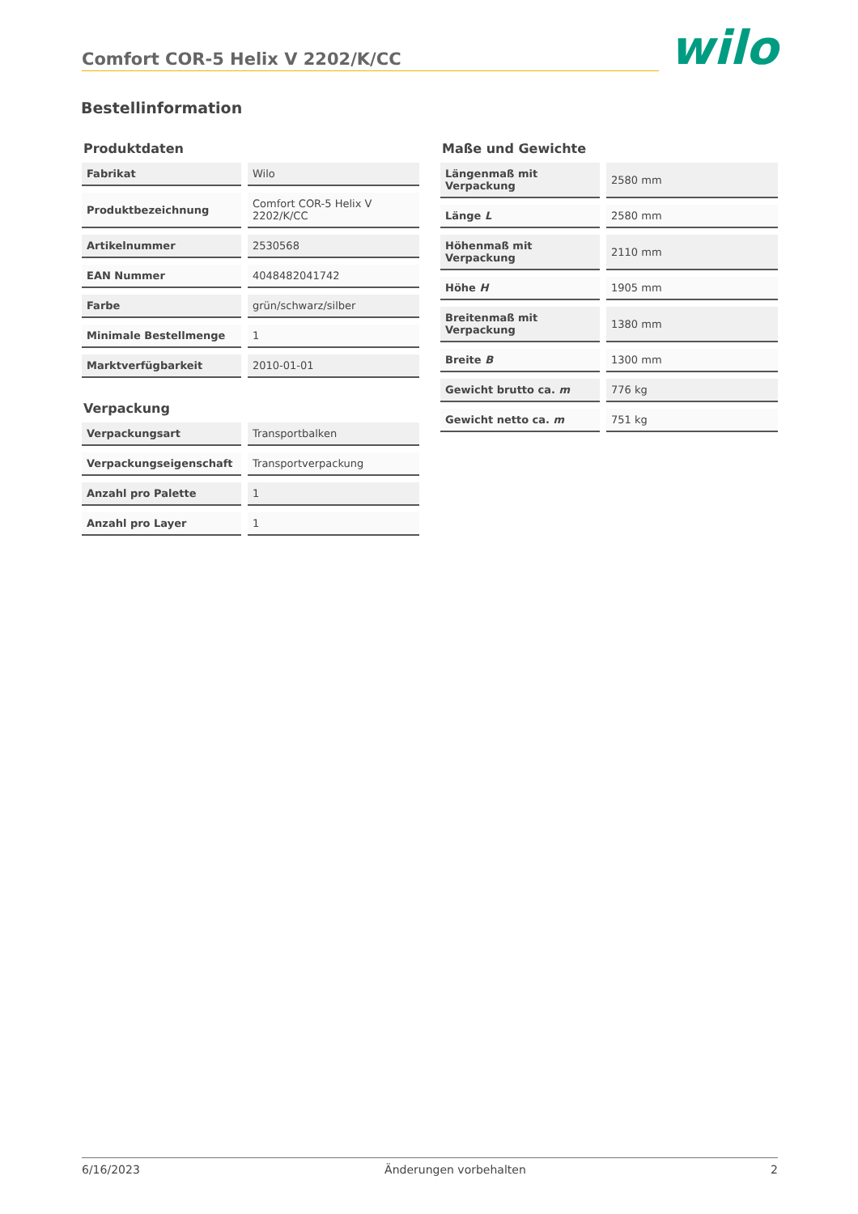Comfort COR-5 Helix V 2202/K/CC
wilo
Bestellinformation
Produktdaten
| Fabrikat | Wilo |
| Produktbezeichnung | Comfort COR-5 Helix V 2202/K/CC |
| Artikelnummer | 2530568 |
| EAN Nummer | 4048482041742 |
| Farbe | grün/schwarz/silber |
| Minimale Bestellmenge | 1 |
| Marktverfügbarkeit | 2010-01-01 |
Verpackung
| Verpackungsart | Transportbalken |
| Verpackungseigenschaft | Transportverpackung |
| Anzahl pro Palette | 1 |
| Anzahl pro Layer | 1 |
Maße und Gewichte
| Längenmaß mit Verpackung | 2580 mm |
| Länge L | 2580 mm |
| Höhenmaß mit Verpackung | 2110 mm |
| Höhe H | 1905 mm |
| Breitenmaß mit Verpackung | 1380 mm |
| Breite B | 1300 mm |
| Gewicht brutto ca. m | 776 kg |
| Gewicht netto ca. m | 751 kg |
6/16/2023 Änderungen vorbehalten 2